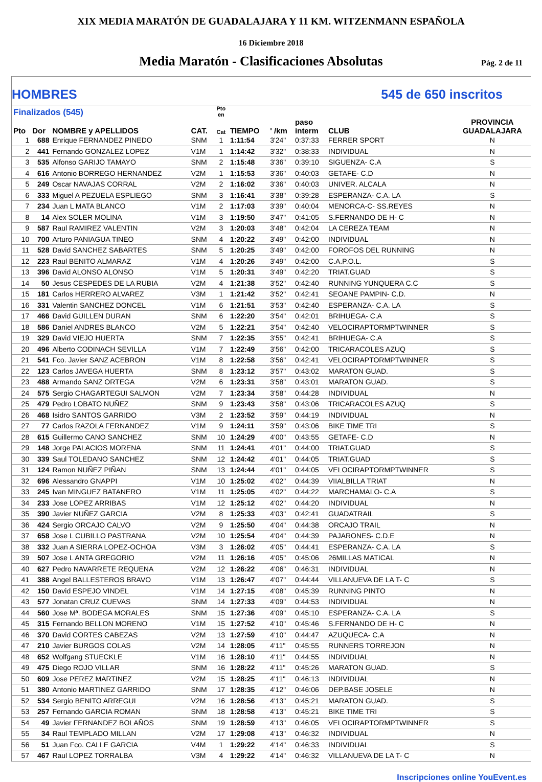XIX MEDIA MARATÓN DE GUADALAJARA Y 11 KM. WITZENMANN ESPAÑOLA
16 Diciembre 2018
Media Maratón - Clasificaciones Absolutas Pág. 2 de 11
HOMBRES 545 de 650 inscritos
| Finalizados (545) | | | | Pto en | | | | | PROVINCIA GUADALAJARA |
| --- | --- | --- | --- | --- | --- | --- | --- | --- | --- |
| Pto | Dor | NOMBRE y APELLIDOS | CAT. | Cat | TIEMPO | ' /km | paso interm | CLUB | |
| 1 | 688 | Enrique FERNANDEZ PINEDO | SNM | 1 | 1:11:54 | 3'24" | 0:37:33 | FERRER SPORT | N |
| 2 | 441 | Fernando GONZALEZ LOPEZ | V1M | 1 | 1:14:42 | 3'32" | 0:38:33 | INDIVIDUAL | N |
| 3 | 535 | Alfonso GARIJO TAMAYO | SNM | 2 | 1:15:48 | 3'36" | 0:39:10 | SIGUENZA- C.A | S |
| 4 | 616 | Antonio BORREGO HERNANDEZ | V2M | 1 | 1:15:53 | 3'36" | 0:40:03 | GETAFE- C.D | N |
| 5 | 249 | Oscar NAVAJAS CORRAL | V2M | 2 | 1:16:02 | 3'36" | 0:40:03 | UNIVER. ALCALA | N |
| 6 | 333 | Miguel A PEZUELA ESPLIEGO | SNM | 3 | 1:16:41 | 3'38" | 0:39:28 | ESPERANZA- C.A. LA | S |
| 7 | 234 | Juan L MATA BLANCO | V1M | 2 | 1:17:03 | 3'39" | 0:40:04 | MENORCA-C- SS.REYES | N |
| 8 | 14 | Alex SOLER MOLINA | V1M | 3 | 1:19:50 | 3'47" | 0:41:05 | S.FERNANDO DE H- C | N |
| 9 | 587 | Raul RAMIREZ VALENTIN | V2M | 3 | 1:20:03 | 3'48" | 0:42:04 | LA CEREZA TEAM | N |
| 10 | 700 | Arturo PANIAGUA TINEO | SNM | 4 | 1:20:22 | 3'49" | 0:42:00 | INDIVIDUAL | N |
| 11 | 528 | David SANCHEZ SABARTES | SNM | 5 | 1:20:25 | 3'49" | 0:42:00 | FOROFOS DEL RUNNING | N |
| 12 | 223 | Raul BENITO ALMARAZ | V1M | 4 | 1:20:26 | 3'49" | 0:42:00 | C.A.P.O.L. | S |
| 13 | 396 | David ALONSO ALONSO | V1M | 5 | 1:20:31 | 3'49" | 0:42:20 | TRIAT.GUAD | S |
| 14 | 50 | Jesus CESPEDES DE LA RUBIA | V2M | 4 | 1:21:38 | 3'52" | 0:42:40 | RUNNING YUNQUERA C.C | S |
| 15 | 181 | Carlos HERRERO ALVAREZ | V3M | 1 | 1:21:42 | 3'52" | 0:42:41 | SEOANE PAMPIN- C.D. | N |
| 16 | 331 | Valentin SANCHEZ DONCEL | V1M | 6 | 1:21:51 | 3'53" | 0:42:40 | ESPERANZA- C.A. LA | S |
| 17 | 466 | David GUILLEN DURAN | SNM | 6 | 1:22:20 | 3'54" | 0:42:01 | BRIHUEGA- C.A | S |
| 18 | 586 | Daniel ANDRES BLANCO | V2M | 5 | 1:22:21 | 3'54" | 0:42:40 | VELOCIRAPTORMPTWINNER | S |
| 19 | 329 | David VIEJO HUERTA | SNM | 7 | 1:22:35 | 3'55" | 0:42:41 | BRIHUEGA- C.A | S |
| 20 | 496 | Alberto CODINACH SEVILLA | V1M | 7 | 1:22:49 | 3'56" | 0:42:00 | TRICARACOLES AZUQ | S |
| 21 | 541 | Fco. Javier SANZ ACEBRON | V1M | 8 | 1:22:58 | 3'56" | 0:42:41 | VELOCIRAPTORMPTWINNER | S |
| 22 | 123 | Carlos JAVEGA HUERTA | SNM | 8 | 1:23:12 | 3'57" | 0:43:02 | MARATON GUAD. | S |
| 23 | 488 | Armando SANZ ORTEGA | V2M | 6 | 1:23:31 | 3'58" | 0:43:01 | MARATON GUAD. | S |
| 24 | 575 | Sergio CHAGARTEGUI SALMON | V2M | 7 | 1:23:34 | 3'58" | 0:44:28 | INDIVIDUAL | N |
| 25 | 479 | Pedro LOBATO NUÑEZ | SNM | 9 | 1:23:43 | 3'58" | 0:43:06 | TRICARACOLES AZUQ | S |
| 26 | 468 | Isidro SANTOS GARRIDO | V3M | 2 | 1:23:52 | 3'59" | 0:44:19 | INDIVIDUAL | N |
| 27 | 77 | Carlos RAZOLA FERNANDEZ | V1M | 9 | 1:24:11 | 3'59" | 0:43:06 | BIKE TIME TRI | S |
| 28 | 615 | Guillermo CANO SANCHEZ | SNM | 10 | 1:24:29 | 4'00" | 0:43:55 | GETAFE- C.D | N |
| 29 | 148 | Jorge PALACIOS MORENA | SNM | 11 | 1:24:41 | 4'01" | 0:44:00 | TRIAT.GUAD | S |
| 30 | 339 | Saul TOLEDANO SANCHEZ | SNM | 12 | 1:24:42 | 4'01" | 0:44:05 | TRIAT.GUAD | S |
| 31 | 124 | Ramon NUÑEZ PIÑAN | SNM | 13 | 1:24:44 | 4'01" | 0:44:05 | VELOCIRAPTORMPTWINNER | S |
| 32 | 696 | Alessandro GNAPPI | V1M | 10 | 1:25:02 | 4'02" | 0:44:39 | VIIALBILLA TRIAT | N |
| 33 | 245 | Ivan MINGUEZ BATANERO | V1M | 11 | 1:25:05 | 4'02" | 0:44:22 | MARCHAMALO- C.A | S |
| 34 | 233 | Jose LOPEZ ARRIBAS | V1M | 12 | 1:25:12 | 4'02" | 0:44:20 | INDIVIDUAL | N |
| 35 | 390 | Javier NUÑEZ GARCIA | V2M | 8 | 1:25:33 | 4'03" | 0:42:41 | GUADATRAIL | S |
| 36 | 424 | Sergio ORCAJO CALVO | V2M | 9 | 1:25:50 | 4'04" | 0:44:38 | ORCAJO TRAIL | N |
| 37 | 658 | Jose L CUBILLO PASTRANA | V2M | 10 | 1:25:54 | 4'04" | 0:44:39 | PAJARONES- C.D.E | N |
| 38 | 332 | Juan A SIERRA LOPEZ-OCHOA | V3M | 3 | 1:26:02 | 4'05" | 0:44:41 | ESPERANZA- C.A. LA | S |
| 39 | 507 | Jose L ANTA GREGORIO | V2M | 11 | 1:26:16 | 4'05" | 0:45:06 | 26MILLAS MATICAL | N |
| 40 | 627 | Pedro NAVARRETE REQUENA | V2M | 12 | 1:26:22 | 4'06" | 0:46:31 | INDIVIDUAL | N |
| 41 | 388 | Angel BALLESTEROS BRAVO | V1M | 13 | 1:26:47 | 4'07" | 0:44:44 | VILLANUEVA DE LA T- C | S |
| 42 | 150 | David ESPEJO VINDEL | V1M | 14 | 1:27:15 | 4'08" | 0:45:39 | RUNNING PINTO | N |
| 43 | 577 | Jonatan CRUZ CUEVAS | SNM | 14 | 1:27:33 | 4'09" | 0:44:53 | INDIVIDUAL | N |
| 44 | 560 | Jose Mª. BODEGA MORALES | SNM | 15 | 1:27:36 | 4'09" | 0:45:10 | ESPERANZA- C.A. LA | S |
| 45 | 315 | Fernando BELLON MORENO | V1M | 15 | 1:27:52 | 4'10" | 0:45:46 | S.FERNANDO DE H- C | N |
| 46 | 370 | David CORTES CABEZAS | V2M | 13 | 1:27:59 | 4'10" | 0:44:47 | AZUQUECA- C.A | N |
| 47 | 210 | Javier BURGOS COLAS | V2M | 14 | 1:28:05 | 4'11" | 0:45:55 | RUNNERS TORREJON | N |
| 48 | 652 | Wolfgang STUECKLE | V1M | 16 | 1:28:10 | 4'11" | 0:44:55 | INDIVIDUAL | N |
| 49 | 475 | Diego ROJO VILLAR | SNM | 16 | 1:28:22 | 4'11" | 0:45:26 | MARATON GUAD. | S |
| 50 | 609 | Jose PEREZ MARTINEZ | V2M | 15 | 1:28:25 | 4'11" | 0:46:13 | INDIVIDUAL | N |
| 51 | 380 | Antonio MARTINEZ GARRIDO | SNM | 17 | 1:28:35 | 4'12" | 0:46:06 | DEP.BASE JOSELE | N |
| 52 | 534 | Sergio BENITO ARREGUI | V2M | 16 | 1:28:56 | 4'13" | 0:45:21 | MARATON GUAD. | S |
| 53 | 257 | Fernando GARCIA ROMAN | SNM | 18 | 1:28:58 | 4'13" | 0:45:21 | BIKE TIME TRI | S |
| 54 | 49 | Javier FERNANDEZ BOLAÑOS | SNM | 19 | 1:28:59 | 4'13" | 0:46:05 | VELOCIRAPTORMPTWINNER | S |
| 55 | 34 | Raul TEMPLADO MILLAN | V2M | 17 | 1:29:08 | 4'13" | 0:46:32 | INDIVIDUAL | N |
| 56 | 51 | Juan Fco. CALLE GARCIA | V4M | 1 | 1:29:22 | 4'14" | 0:46:33 | INDIVIDUAL | S |
| 57 | 467 | Raul LOPEZ TORRALBA | V3M | 4 | 1:29:22 | 4'14" | 0:46:32 | VILLANUEVA DE LA T- C | N |
Inscripciones online YouEvent.es